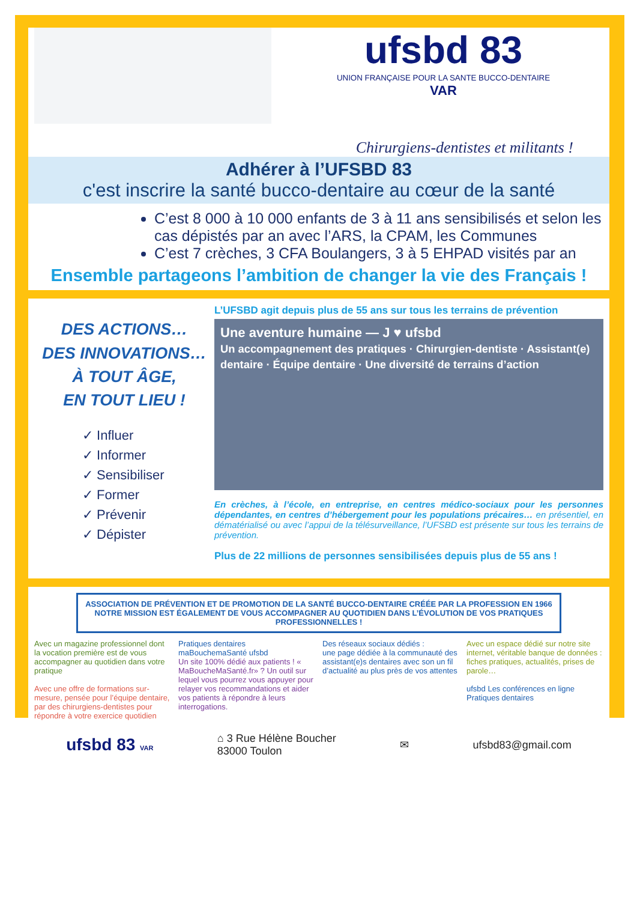ufsbd 83
UNION FRANÇAISE POUR LA SANTE BUCCO-DENTAIRE
VAR
Chirurgiens-dentistes et militants !
Adhérer à l’UFSBD 83
c'est inscrire la santé bucco-dentaire au cœur de la santé
C’est 8 000 à 10 000 enfants de 3 à 11 ans sensibilisés et selon les cas dépistés par an avec l’ARS, la CPAM, les Communes
C’est 7 crèches, 3 CFA Boulangers, 3 à 5 EHPAD visités par an
Ensemble partageons l’ambition de changer la vie des Français !
DES ACTIONS…
DES INNOVATIONS…
À TOUT ÂGE,
EN TOUT LIEU !
✓ Influer
✓ Informer
✓ Sensibiliser
✓ Former
✓ Prévenir
✓ Dépister
L’UFSBD agit depuis plus de 55 ans sur tous les terrains de prévention
Une aventure humaine — J ♥ ufsbd
Un accompagnement des pratiques · Chirurgien-dentiste · Assistant(e) dentaire · Équipe dentaire · Une diversité de terrains d’action
En crèches, à l’école, en entreprise, en centres médico-sociaux pour les personnes dépendantes, en centres d’hébergement pour les populations précaires… en présentiel, en dématérialisé ou avec l’appui de la télésurveillance, l’UFSBD est présente sur tous les terrains de prévention.
Plus de 22 millions de personnes sensibilisées depuis plus de 55 ans !
ASSOCIATION DE PRÉVENTION ET DE PROMOTION DE LA SANTÉ BUCCO-DENTAIRE CRÉÉE PAR LA PROFESSION EN 1966
NOTRE MISSION EST ÉGALEMENT DE VOUS ACCOMPAGNER AU QUOTIDIEN DANS L’ÉVOLUTION DE VOS PRATIQUES PROFESSIONNELLES !
Avec un magazine professionnel dont la vocation première est de vous accompagner au quotidien dans votre pratique
Avec une offre de formations sur-mesure, pensée pour l’équipe dentaire, par des chirurgiens-dentistes pour répondre à votre exercice quotidien
Pratiques dentaires
maBouchemaSanté ufsbd
Un site 100% dédié aux patients ! « MaBoucheMaSanté.fr» ? Un outil sur lequel vous pourrez vous appuyer pour relayer vos recommandations et aider vos patients à répondre à leurs interrogations.
Des réseaux sociaux dédiés :
une page dédiée à la communauté des assistant(e)s dentaires avec son un fil d’actualité au plus près de vos attentes
Avec un espace dédié sur notre site internet, véritable banque de données : fiches pratiques, actualités, prises de parole…
ufsbd Les conférences en ligne
Pratiques dentaires
ufsbd 83 VAR ⌂ 3 Rue Hélène Boucher
83000 Toulon ✉ ufsbd83@gmail.com